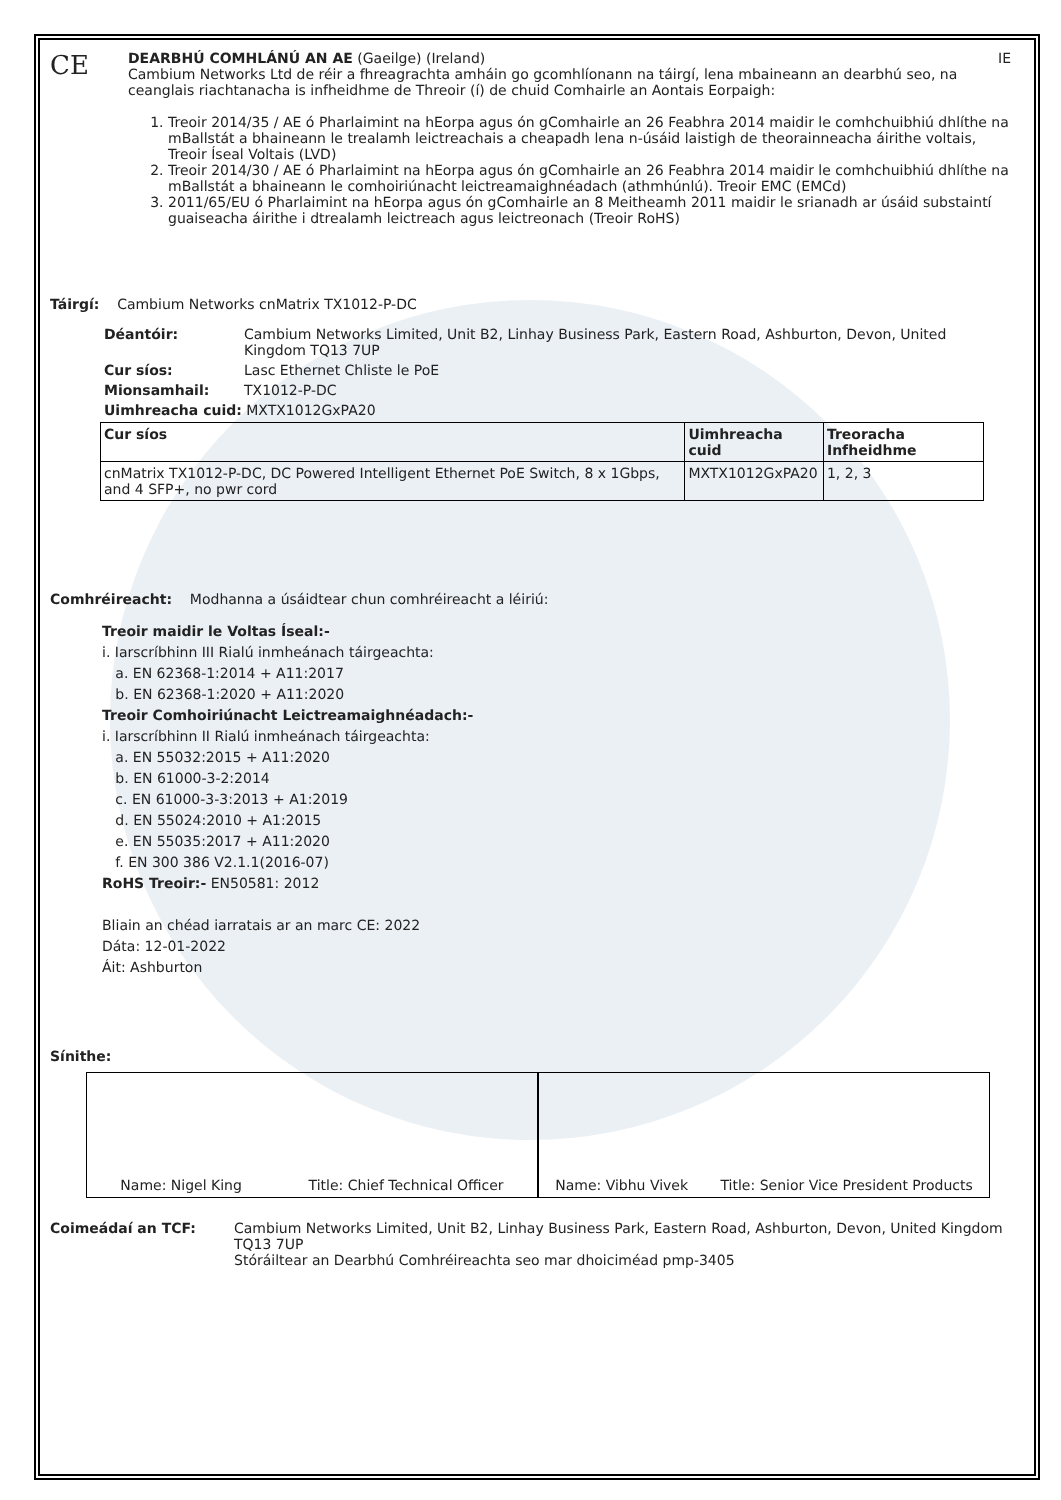CE
DEARBHÚ COMHLÁNÚ AN AE (Gaeilge) (Ireland) IE
Cambium Networks Ltd de réir a fhreagrachta amháin go gcomhlíonann na táirgí, lena mbaineann an dearbhú seo, na ceanglais riachtanacha is infheidhme de Threoir (í) de chuid Comhairle an Aontais Eorpaigh:
1. Treoir 2014/35 / AE ó Pharlaimint na hEorpa agus ón gComhairle an 26 Feabhra 2014 maidir le comhchuibhiú dhlíthe na mBallstát a bhaineann le trealamh leictreachais a cheapadh lena n-úsáid laistigh de theorainneacha áirithe voltais, Treoir Íseal Voltais (LVD)
2. Treoir 2014/30 / AE ó Pharlaimint na hEorpa agus ón gComhairle an 26 Feabhra 2014 maidir le comhchuibhiú dhlíthe na mBallstát a bhaineann le comhoiriúnacht leictreamaighnéadach (athmhúnlú). Treoir EMC (EMCd)
3. 2011/65/EU ó Pharlaimint na hEorpa agus ón gComhairle an 8 Meitheamh 2011 maidir le srianadh ar úsáid substaintí guaiseacha áirithe i dtrealamh leictreach agus leictreonach (Treoir RoHS)
Táirgí: Cambium Networks cnMatrix TX1012-P-DC
Déantóir: Cambium Networks Limited, Unit B2, Linhay Business Park, Eastern Road, Ashburton, Devon, United Kingdom TQ13 7UP
Cur síos: Lasc Ethernet Chliste le PoE
Mionsamhail: TX1012-P-DC
Uimhreacha cuid: MXTX1012GxPA20
| Cur síos | Uimhreacha cuid | Treoracha Infheidhme |
| --- | --- | --- |
| cnMatrix TX1012-P-DC, DC Powered Intelligent Ethernet PoE Switch, 8 x 1Gbps, and 4 SFP+, no pwr cord | MXTX1012GxPA20 | 1, 2, 3 |
Comhréireacht: Modhanna a úsáidtear chun comhréireacht a léiriú:
Treoir maidir le Voltas Íseal:-
i. Iarscríbhinn III Rialú inmheánach táirgeachta:
a. EN 62368-1:2014 + A11:2017
b. EN 62368-1:2020 + A11:2020
Treoir Comhoiriúnacht Leictreamaighnéadach:-
i. Iarscríbhinn II Rialú inmheánach táirgeachta:
a. EN 55032:2015 + A11:2020
b. EN 61000-3-2:2014
c. EN 61000-3-3:2013 + A1:2019
d. EN 55024:2010 + A1:2015
e. EN 55035:2017 + A11:2020
f. EN 300 386 V2.1.1(2016-07)
RoHS Treoir:- EN50581: 2012
Bliain an chéad iarratais ar an marc CE: 2022
Dáta: 12-01-2022
Áit: Ashburton
Sínithe:
Name: Nigel King Title: Chief Technical Officer
Name: Vibhu Vivek Title: Senior Vice President Products
Coimeádaí an TCF: Cambium Networks Limited, Unit B2, Linhay Business Park, Eastern Road, Ashburton, Devon, United Kingdom TQ13 7UP
Stóráiltear an Dearbhú Comhréireachta seo mar dhoiciméad pmp-3405